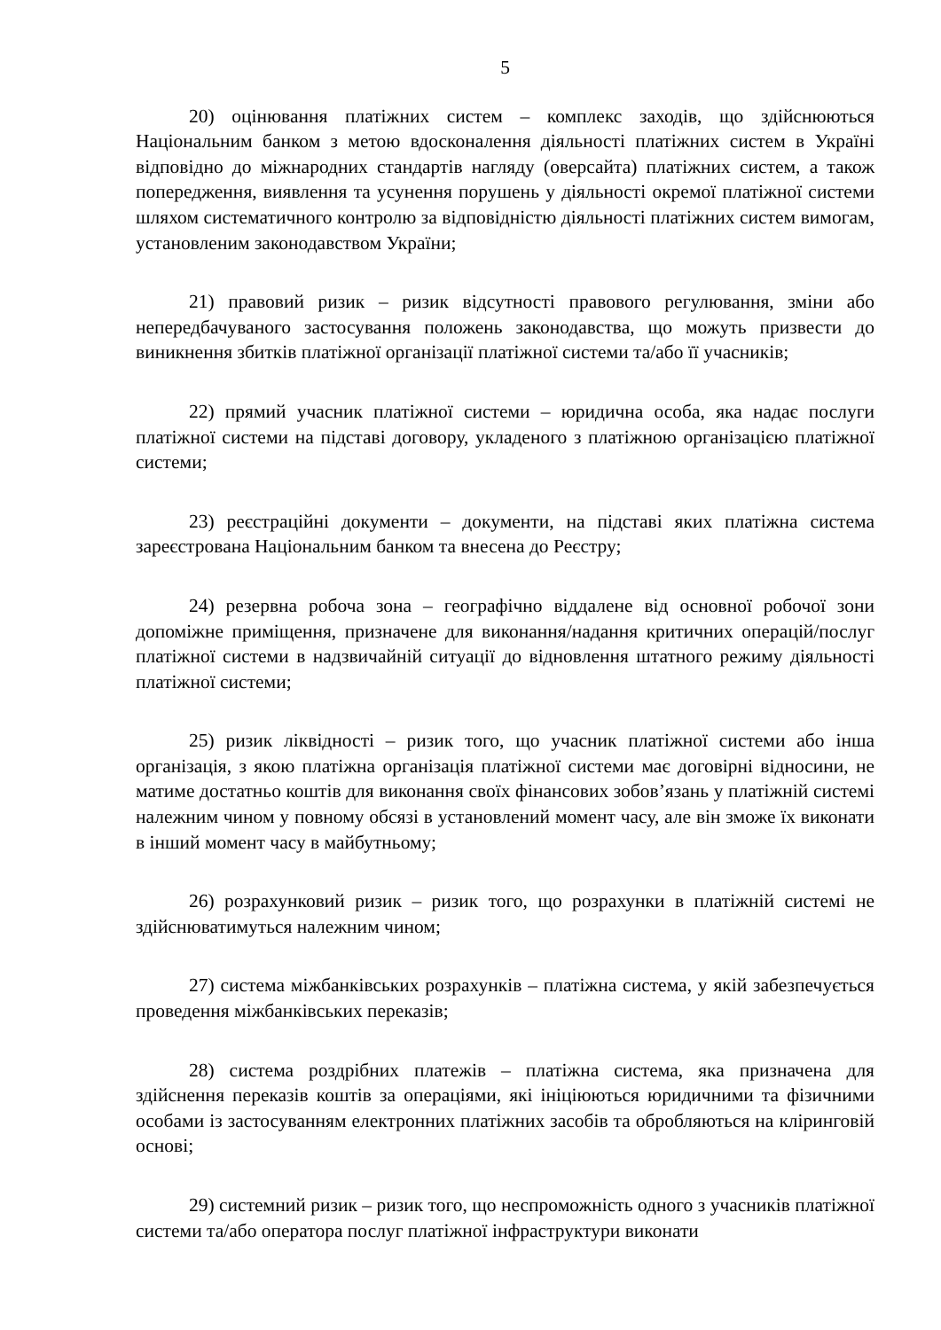5
20) оцінювання платіжних систем – комплекс заходів, що здійснюються Національним банком з метою вдосконалення діяльності платіжних систем в Україні відповідно до міжнародних стандартів нагляду (оверсайта) платіжних систем, а також попередження, виявлення та усунення порушень у діяльності окремої платіжної системи шляхом систематичного контролю за відповідністю діяльності платіжних систем вимогам, установленим законодавством України;
21) правовий ризик – ризик відсутності правового регулювання, зміни або непередбачуваного застосування положень законодавства, що можуть призвести до виникнення збитків платіжної організації платіжної системи та/або її учасників;
22) прямий учасник платіжної системи – юридична особа, яка надає послуги платіжної системи на підставі договору, укладеного з платіжною організацією платіжної системи;
23) реєстраційні документи – документи, на підставі яких платіжна система зареєстрована Національним банком та внесена до Реєстру;
24) резервна робоча зона – географічно віддалене від основної робочої зони допоміжне приміщення, призначене для виконання/надання критичних операцій/послуг платіжної системи в надзвичайній ситуації до відновлення штатного режиму діяльності платіжної системи;
25) ризик ліквідності – ризик того, що учасник платіжної системи або інша організація, з якою платіжна організація платіжної системи має договірні відносини, не матиме достатньо коштів для виконання своїх фінансових зобов’язань у платіжній системі належним чином у повному обсязі в установлений момент часу, але він зможе їх виконати в інший момент часу в майбутньому;
26) розрахунковий ризик – ризик того, що розрахунки в платіжній системі не здійснюватимуться належним чином;
27) система міжбанківських розрахунків – платіжна система, у якій забезпечується проведення міжбанківських переказів;
28) система роздрібних платежів – платіжна система, яка призначена для здійснення переказів коштів за операціями, які ініціюються юридичними та фізичними особами із застосуванням електронних платіжних засобів та обробляються на кліринговій основі;
29) системний ризик – ризик того, що неспроможність одного з учасників платіжної системи та/або оператора послуг платіжної інфраструктури виконати